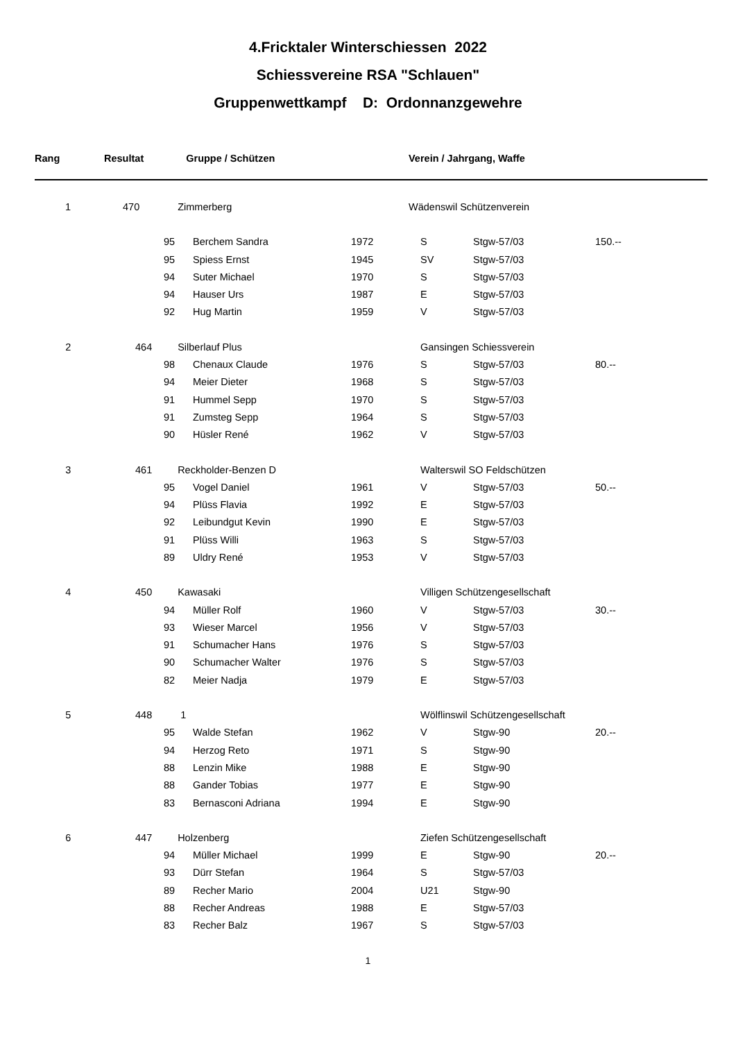4.Fricktaler Winterschiessen 2022
Schiessvereine RSA "Schlauen"
Gruppenwettkampf D: Ordonnanzgewehre
| Rang | Resultat | Gruppe / Schützen | | | Verein / Jahrgang, Waffe | | |
| --- | --- | --- | --- | --- | --- | --- | --- |
| 1 | 470 | Zimmerberg | | | Wädenswil Schützenverein | | |
| | 95 | Berchem Sandra | 1972 | S | Stgw-57/03 | 150.-- |
| | 95 | Spiess Ernst | 1945 | SV | Stgw-57/03 | |
| | 94 | Suter Michael | 1970 | S | Stgw-57/03 | |
| | 94 | Hauser Urs | 1987 | E | Stgw-57/03 | |
| | 92 | Hug Martin | 1959 | V | Stgw-57/03 | |
| 2 464 | Silberlauf Plus | | | Gansingen Schiessverein | | |
| | 98 | Chenaux Claude | 1976 | S | Stgw-57/03 | 80.-- |
| | 94 | Meier Dieter | 1968 | S | Stgw-57/03 | |
| | 91 | Hummel Sepp | 1970 | S | Stgw-57/03 | |
| | 91 | Zumsteg Sepp | 1964 | S | Stgw-57/03 | |
| | 90 | Hüsler René | 1962 | V | Stgw-57/03 | |
| 3 461 | Reckholder-Benzen D | | | Walterswil SO Feldschützen | | |
| | 95 | Vogel Daniel | 1961 | V | Stgw-57/03 | 50.-- |
| | 94 | Plüss Flavia | 1992 | E | Stgw-57/03 | |
| | 92 | Leibundgut Kevin | 1990 | E | Stgw-57/03 | |
| | 91 | Plüss Willi | 1963 | S | Stgw-57/03 | |
| | 89 | Uldry René | 1953 | V | Stgw-57/03 | |
| 4 450 | Kawasaki | | | Villigen Schützengesellschaft | | |
| | 94 | Müller Rolf | 1960 | V | Stgw-57/03 | 30.-- |
| | 93 | Wieser Marcel | 1956 | V | Stgw-57/03 | |
| | 91 | Schumacher Hans | 1976 | S | Stgw-57/03 | |
| | 90 | Schumacher Walter | 1976 | S | Stgw-57/03 | |
| | 82 | Meier Nadja | 1979 | E | Stgw-57/03 | |
| 5 448 | 1 | | | Wölflinswil Schützengesellschaft | | |
| | 95 | Walde Stefan | 1962 | V | Stgw-90 | 20.-- |
| | 94 | Herzog Reto | 1971 | S | Stgw-90 | |
| | 88 | Lenzin Mike | 1988 | E | Stgw-90 | |
| | 88 | Gander Tobias | 1977 | E | Stgw-90 | |
| | 83 | Bernasconi Adriana | 1994 | E | Stgw-90 | |
| 6 447 | Holzenberg | | | Ziefen Schützengesellschaft | | |
| | 94 | Müller Michael | 1999 | E | Stgw-90 | 20.-- |
| | 93 | Dürr Stefan | 1964 | S | Stgw-57/03 | |
| | 89 | Recher Mario | 2004 | U21 | Stgw-90 | |
| | 88 | Recher Andreas | 1988 | E | Stgw-57/03 | |
| | 83 | Recher Balz | 1967 | S | Stgw-57/03 | |
1